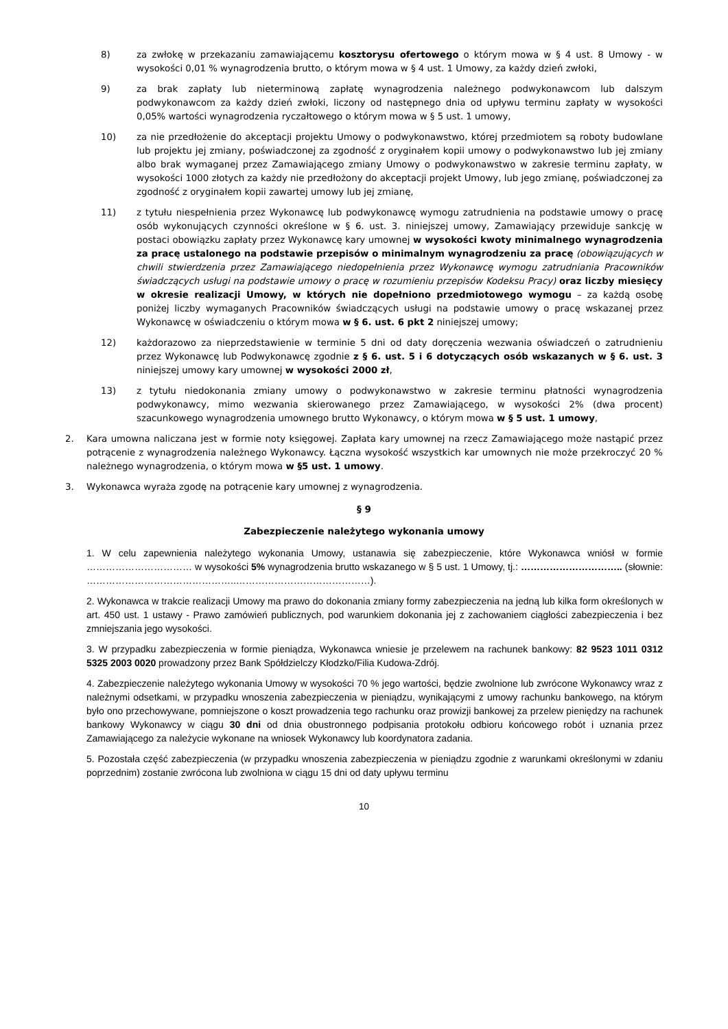8) za zwłokę w przekazaniu zamawiającemu kosztorysu ofertowego o którym mowa w § 4 ust. 8 Umowy - w wysokości 0,01 % wynagrodzenia brutto, o którym mowa w § 4 ust. 1 Umowy, za każdy dzień zwłoki,
9) za brak zapłaty lub nieterminową zapłatę wynagrodzenia należnego podwykonawcom lub dalszym podwykonawcom za każdy dzień zwłoki, liczony od następnego dnia od upływu terminu zapłaty w wysokości 0,05% wartości wynagrodzenia ryczałtowego o którym mowa w § 5 ust. 1 umowy,
10) za nie przedłożenie do akceptacji projektu Umowy o podwykonawstwo, której przedmiotem są roboty budowlane lub projektu jej zmiany, poświadczonej za zgodność z oryginałem kopii umowy o podwykonawstwo lub jej zmiany albo brak wymaganej przez Zamawiającego zmiany Umowy o podwykonawstwo w zakresie terminu zapłaty, w wysokości 1000 złotych za każdy nie przedłożony do akceptacji projekt Umowy, lub jego zmianę, poświadczonej za zgodność z oryginałem kopii zawartej umowy lub jej zmianę,
11) z tytułu niespełnienia przez Wykonawcę lub podwykonawcę wymogu zatrudnienia na podstawie umowy o pracę osób wykonujących czynności określone w § 6. ust. 3. niniejszej umowy, Zamawiający przewiduje sankcję w postaci obowiązku zapłaty przez Wykonawcę kary umownej w wysokości kwoty minimalnego wynagrodzenia za pracę ustalonego na podstawie przepisów o minimalnym wynagrodzeniu za pracę (obowiązujących w chwili stwierdzenia przez Zamawiającego niedopełnienia przez Wykonawcę wymogu zatrudniania Pracowników świadczących usługi na podstawie umowy o pracę w rozumieniu przepisów Kodeksu Pracy) oraz liczby miesięcy w okresie realizacji Umowy, w których nie dopełniono przedmiotowego wymogu – za każdą osobę poniżej liczby wymaganych Pracowników świadczących usługi na podstawie umowy o pracę wskazanej przez Wykonawcę w oświadczeniu o którym mowa w § 6. ust. 6 pkt 2 niniejszej umowy;
12) każdorazowo za nieprzedstawienie w terminie 5 dni od daty doręczenia wezwania oświadczeń o zatrudnieniu przez Wykonawcę lub Podwykonawcę zgodnie z § 6. ust. 5 i 6 dotyczących osób wskazanych w § 6. ust. 3 niniejszej umowy kary umownej w wysokości 2000 zł,
13) z tytułu niedokonania zmiany umowy o podwykonawstwo w zakresie terminu płatności wynagrodzenia podwykonawcy, mimo wezwania skierowanego przez Zamawiającego, w wysokości 2% (dwa procent) szacunkowego wynagrodzenia umownego brutto Wykonawcy, o którym mowa w § 5 ust. 1 umowy,
2. Kara umowna naliczana jest w formie noty księgowej. Zapłata kary umownej na rzecz Zamawiającego może nastąpić przez potrącenie z wynagrodzenia należnego Wykonawcy. Łączna wysokość wszystkich kar umownych nie może przekroczyć 20 % należnego wynagrodzenia, o którym mowa w §5 ust. 1 umowy.
3. Wykonawca wyraża zgodę na potrącenie kary umownej z wynagrodzenia.
§ 9
Zabezpieczenie należytego wykonania umowy
1. W celu zapewnienia należytego wykonania Umowy, ustanawia się zabezpieczenie, które Wykonawca wniósł w formie …………………………… w wysokości 5% wynagrodzenia brutto wskazanego w § 5 ust. 1 Umowy, tj.: ………………………….. (słownie: ………………………………………..……………………………………).
2. Wykonawca w trakcie realizacji Umowy ma prawo do dokonania zmiany formy zabezpieczenia na jedną lub kilka form określonych w art. 450 ust. 1 ustawy - Prawo zamówień publicznych, pod warunkiem dokonania jej z zachowaniem ciągłości zabezpieczenia i bez zmniejszania jego wysokości.
3. W przypadku zabezpieczenia w formie pieniądza, Wykonawca wniesie je przelewem na rachunek bankowy: 82 9523 1011 0312 5325 2003 0020 prowadzony przez Bank Spółdzielczy Kłodzko/Filia Kudowa-Zdrój.
4. Zabezpieczenie należytego wykonania Umowy w wysokości 70 % jego wartości, będzie zwolnione lub zwrócone Wykonawcy wraz z należnymi odsetkami, w przypadku wnoszenia zabezpieczenia w pieniądzu, wynikającymi z umowy rachunku bankowego, na którym było ono przechowywane, pomniejszone o koszt prowadzenia tego rachunku oraz prowizji bankowej za przelew pieniędzy na rachunek bankowy Wykonawcy w ciągu 30 dni od dnia obustronnego podpisania protokołu odbioru końcowego robót i uznania przez Zamawiającego za należycie wykonane na wniosek Wykonawcy lub koordynatora zadania.
5. Pozostała część zabezpieczenia (w przypadku wnoszenia zabezpieczenia w pieniądzu zgodnie z warunkami określonymi w zdaniu poprzednim) zostanie zwrócona lub zwolniona w ciągu 15 dni od daty upływu terminu
10